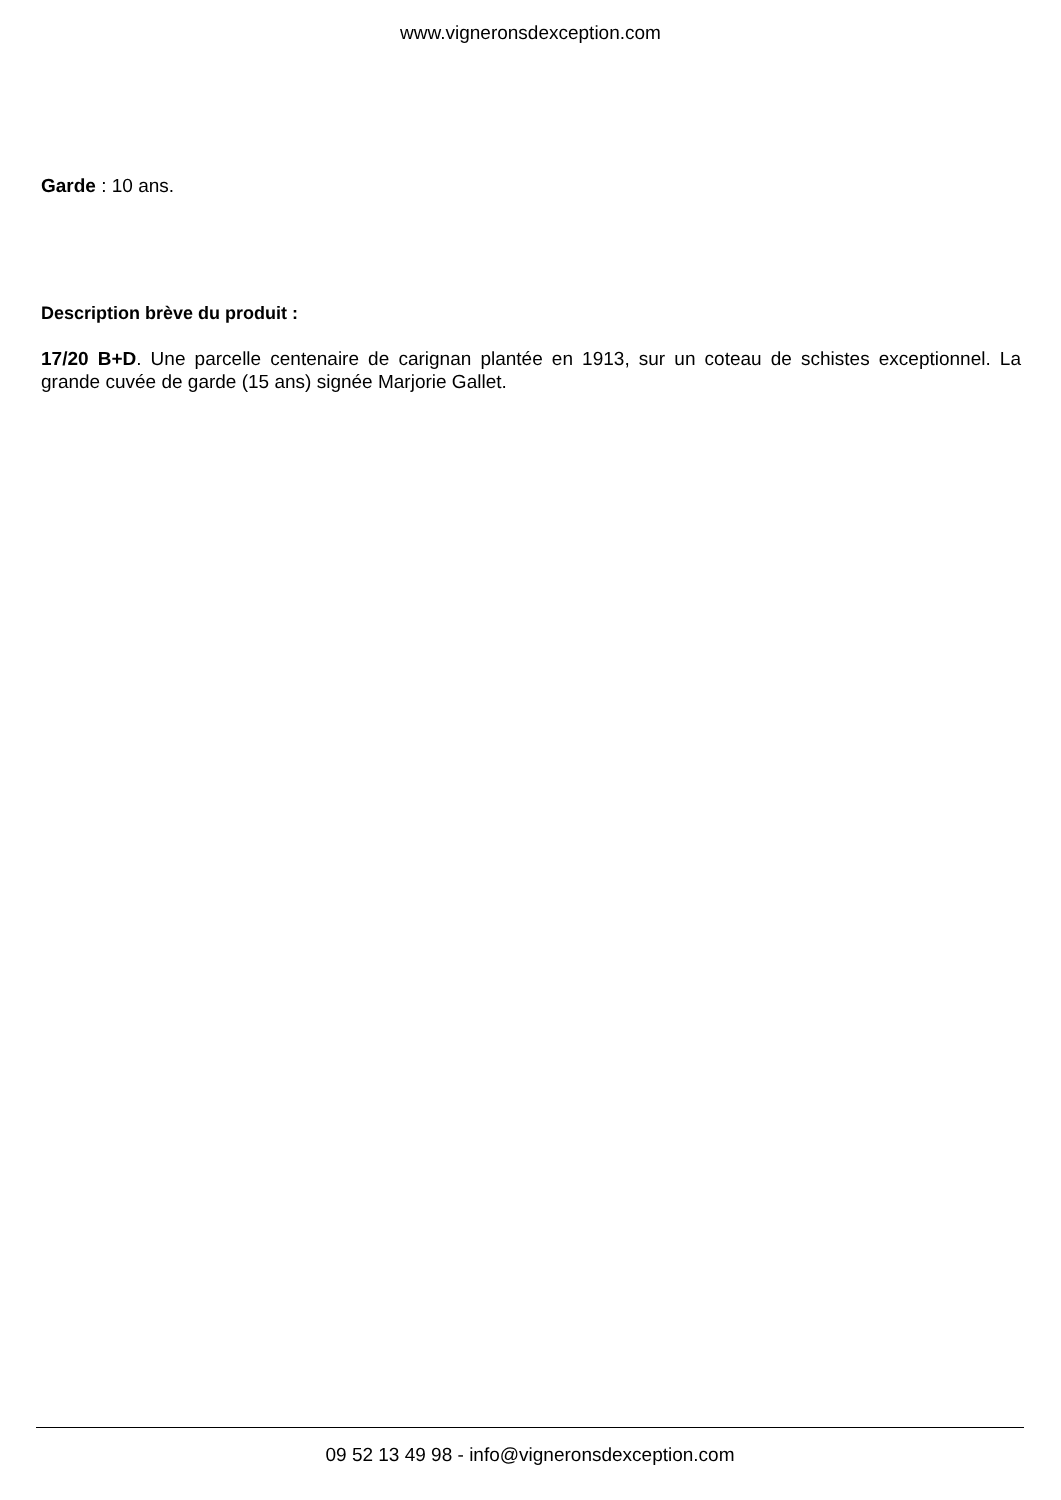www.vigneronsdexception.com
Garde : 10 ans.
Description brève du produit :
17/20 B+D. Une parcelle centenaire de carignan plantée en 1913, sur un coteau de schistes exceptionnel. La grande cuvée de garde (15 ans) signée Marjorie Gallet.
09 52 13 49 98 - info@vigneronsdexception.com